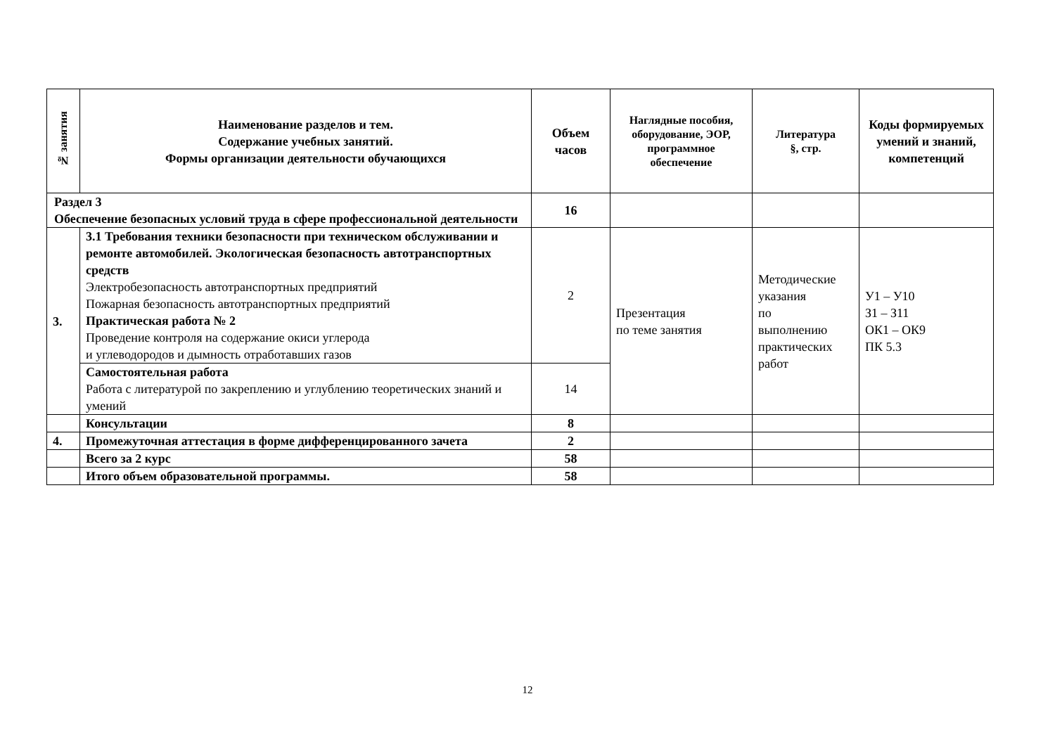| № занятия | Наименование разделов и тем. Содержание учебных занятий. Формы организации деятельности обучающихся | Объем часов | Наглядные пособия, оборудование, ЭОР, программное обеспечение | Литература §, стр. | Коды формируемых умений и знаний, компетенций |
| --- | --- | --- | --- | --- | --- |
| Раздел 3 Обеспечение безопасных условий труда в сфере профессиональной деятельности | | 16 | | | |
| 3. | 3.1 Требования техники безопасности при техническом обслуживании и ремонте автомобилей. Экологическая безопасность автотранспортных средств Электробезопасность автотранспортных предприятий Пожарная безопасность автотранспортных предприятий Практическая работа № 2 Проведение контроля на содержание окиси углерода и углеводородов и дымность отработавших газов | 2 | Презентация по теме занятия | Методические указания по выполнению практических работ | У1 – У10 З1 – З11 ОК1 – ОК9 ПК 5.3 |
| | Самостоятельная работа Работа с литературой по закреплению и углублению теоретических знаний и умений | 14 | | | |
| | Консультации | 8 | | | |
| 4. | Промежуточная аттестация в форме дифференцированного зачета | 2 | | | |
| | Всего за 2 курс | 58 | | | |
| | Итого объем образовательной программы. | 58 | | | |
12